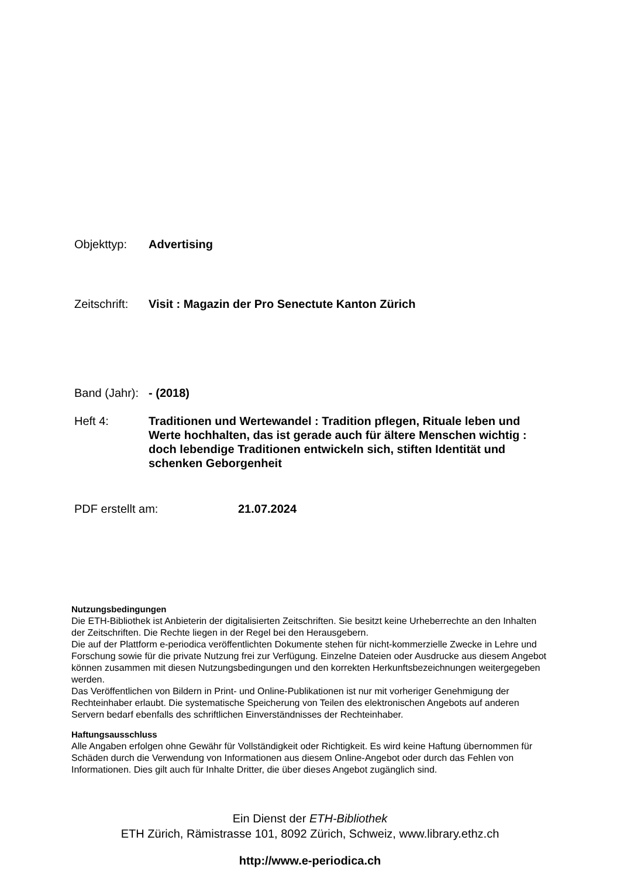Objekttyp: Advertising
Zeitschrift:
Visit : Magazin der Pro Senectute Kanton Zürich
Band (Jahr):
- (2018)
Heft 4: Traditionen und Wertewandel : Tradition pflegen, Rituale leben und Werte hochhalten, das ist gerade auch für ältere Menschen wichtig : doch lebendige Traditionen entwickeln sich, stiften Identität und schenken Geborgenheit
PDF erstellt am: 21.07.2024
Nutzungsbedingungen
Die ETH-Bibliothek ist Anbieterin der digitalisierten Zeitschriften. Sie besitzt keine Urheberrechte an den Inhalten der Zeitschriften. Die Rechte liegen in der Regel bei den Herausgebern.
Die auf der Plattform e-periodica veröffentlichten Dokumente stehen für nicht-kommerzielle Zwecke in Lehre und Forschung sowie für die private Nutzung frei zur Verfügung. Einzelne Dateien oder Ausdrucke aus diesem Angebot können zusammen mit diesen Nutzungsbedingungen und den korrekten Herkunftsbezeichnungen weitergegeben werden.
Das Veröffentlichen von Bildern in Print- und Online-Publikationen ist nur mit vorheriger Genehmigung der Rechteinhaber erlaubt. Die systematische Speicherung von Teilen des elektronischen Angebots auf anderen Servern bedarf ebenfalls des schriftlichen Einverständnisses der Rechteinhaber.
Haftungsausschluss
Alle Angaben erfolgen ohne Gewähr für Vollständigkeit oder Richtigkeit. Es wird keine Haftung übernommen für Schäden durch die Verwendung von Informationen aus diesem Online-Angebot oder durch das Fehlen von Informationen. Dies gilt auch für Inhalte Dritter, die über dieses Angebot zugänglich sind.
Ein Dienst der ETH-Bibliothek
ETH Zürich, Rämistrasse 101, 8092 Zürich, Schweiz, www.library.ethz.ch
http://www.e-periodica.ch